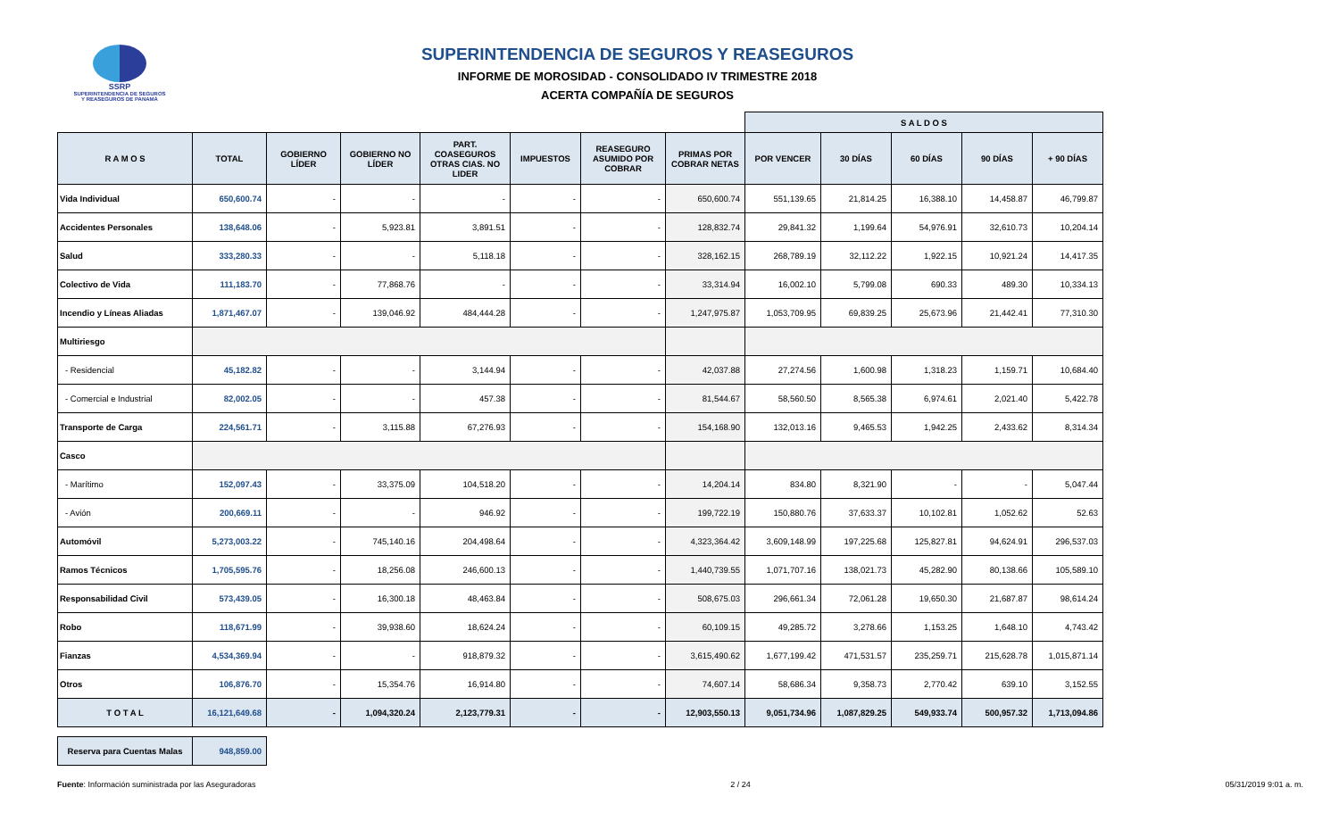SSRP
SUPERINTENDENCIA DE SEGUROS
Y REASEGUROS DE PANAMÁ
SUPERINTENDENCIA DE SEGUROS Y REASEGUROS
INFORME DE MOROSIDAD - CONSOLIDADO IV TRIMESTRE 2018
ACERTA COMPAÑÍA DE SEGUROS
| | | | | | | | | S A L D O S | | | | |
| R A M O S | TOTAL | GOBIERNO LÍDER | GOBIERNO NO LÍDER | PART. COASEGUROS OTRAS CIAS. NO LIDER | IMPUESTOS | REASEGURO ASUMIDO POR COBRAR | PRIMAS POR COBRAR NETAS | POR VENCER | 30 DÍAS | 60 DÍAS | 90 DÍAS | + 90 DÍAS |
| Vida Individual | 650,600.74 | - | - | - | - | - | 650,600.74 | 551,139.65 | 21,814.25 | 16,388.10 | 14,458.87 | 46,799.87 |
| Accidentes Personales | 138,648.06 | - | 5,923.81 | 3,891.51 | - | - | 128,832.74 | 29,841.32 | 1,199.64 | 54,976.91 | 32,610.73 | 10,204.14 |
| Salud | 333,280.33 | - | - | 5,118.18 | - | - | 328,162.15 | 268,789.19 | 32,112.22 | 1,922.15 | 10,921.24 | 14,417.35 |
| Colectivo de Vida | 111,183.70 | - | 77,868.76 | - | - | - | 33,314.94 | 16,002.10 | 5,799.08 | 690.33 | 489.30 | 10,334.13 |
| Incendio y Líneas Aliadas | 1,871,467.07 | - | 139,046.92 | 484,444.28 | - | - | 1,247,975.87 | 1,053,709.95 | 69,839.25 | 25,673.96 | 21,442.41 | 77,310.30 |
| Multiriesgo | | | | | | | | | | | | |
| - Residencial | 45,182.82 | - | - | 3,144.94 | - | - | 42,037.88 | 27,274.56 | 1,600.98 | 1,318.23 | 1,159.71 | 10,684.40 |
| - Comercial e Industrial | 82,002.05 | - | - | 457.38 | - | - | 81,544.67 | 58,560.50 | 8,565.38 | 6,974.61 | 2,021.40 | 5,422.78 |
| Transporte de Carga | 224,561.71 | - | 3,115.88 | 67,276.93 | - | - | 154,168.90 | 132,013.16 | 9,465.53 | 1,942.25 | 2,433.62 | 8,314.34 |
| Casco | | | | | | | | | | | | |
| - Marítimo | 152,097.43 | - | 33,375.09 | 104,518.20 | - | - | 14,204.14 | 834.80 | 8,321.90 | - | - | 5,047.44 |
| - Avión | 200,669.11 | - | - | 946.92 | - | - | 199,722.19 | 150,880.76 | 37,633.37 | 10,102.81 | 1,052.62 | 52.63 |
| Automóvil | 5,273,003.22 | - | 745,140.16 | 204,498.64 | - | - | 4,323,364.42 | 3,609,148.99 | 197,225.68 | 125,827.81 | 94,624.91 | 296,537.03 |
| Ramos Técnicos | 1,705,595.76 | - | 18,256.08 | 246,600.13 | - | - | 1,440,739.55 | 1,071,707.16 | 138,021.73 | 45,282.90 | 80,138.66 | 105,589.10 |
| Responsabilidad Civil | 573,439.05 | - | 16,300.18 | 48,463.84 | - | - | 508,675.03 | 296,661.34 | 72,061.28 | 19,650.30 | 21,687.87 | 98,614.24 |
| Robo | 118,671.99 | - | 39,938.60 | 18,624.24 | - | - | 60,109.15 | 49,285.72 | 3,278.66 | 1,153.25 | 1,648.10 | 4,743.42 |
| Fianzas | 4,534,369.94 | - | - | 918,879.32 | - | - | 3,615,490.62 | 1,677,199.42 | 471,531.57 | 235,259.71 | 215,628.78 | 1,015,871.14 |
| Otros | 106,876.70 | - | 15,354.76 | 16,914.80 | - | - | 74,607.14 | 58,686.34 | 9,358.73 | 2,770.42 | 639.10 | 3,152.55 |
| T O T A L | 16,121,649.68 | - | 1,094,320.24 | 2,123,779.31 | - | - | 12,903,550.13 | 9,051,734.96 | 1,087,829.25 | 549,933.74 | 500,957.32 | 1,713,094.86 |
| Reserva para Cuentas Malas | 948,859.00 |
Fuente: Información suministrada por las Aseguradoras 2 / 24 05/31/2019 9:01 a. m.